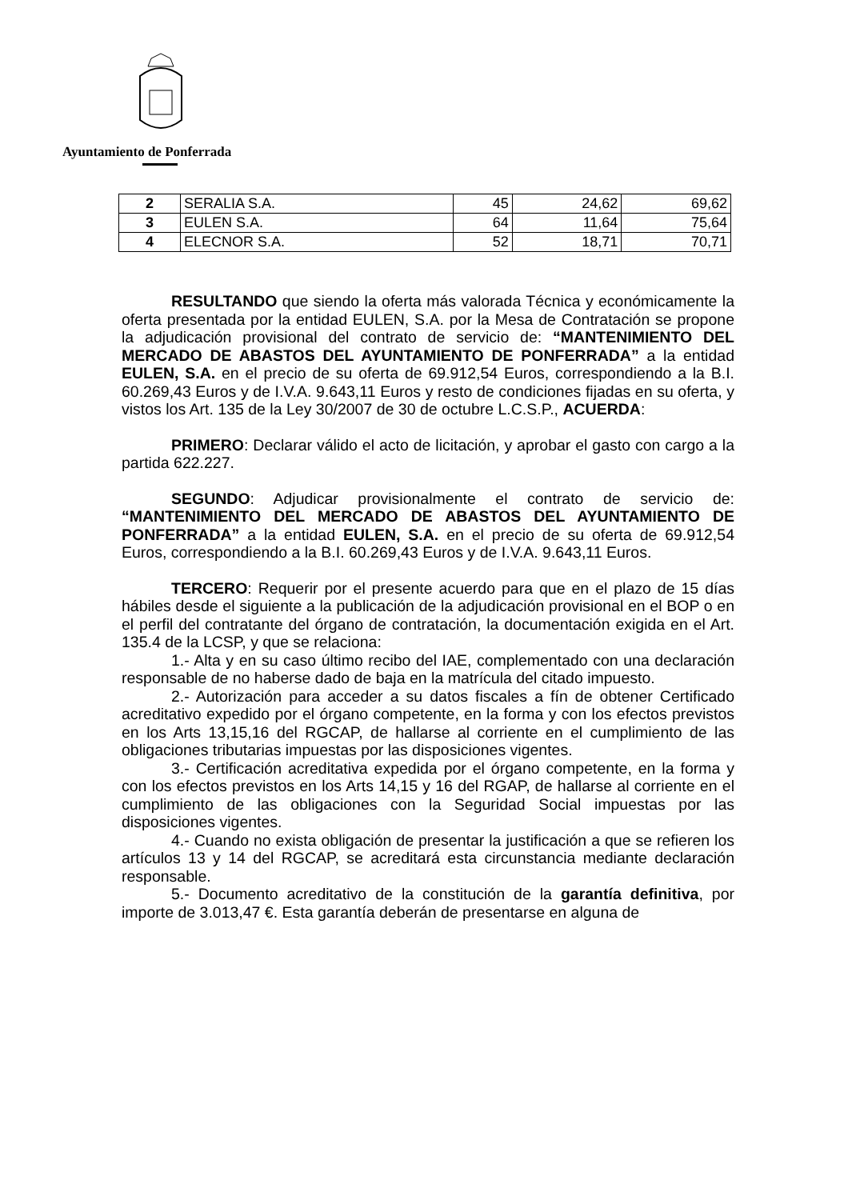Ayuntamiento de Ponferrada
| 2 | SERALIA S.A. | 45 | 24,62 | 69,62 |
| 3 | EULEN S.A. | 64 | 11,64 | 75,64 |
| 4 | ELECNOR S.A. | 52 | 18,71 | 70,71 |
RESULTANDO que siendo la oferta más valorada Técnica y económicamente la oferta presentada por la entidad EULEN, S.A. por la Mesa de Contratación se propone la adjudicación provisional del contrato de servicio de: “MANTENIMIENTO DEL MERCADO DE ABASTOS DEL AYUNTAMIENTO DE PONFERRADA” a la entidad EULEN, S.A. en el precio de su oferta de 69.912,54 Euros, correspondiendo a la B.I. 60.269,43 Euros y de I.V.A. 9.643,11 Euros y resto de condiciones fijadas en su oferta, y vistos los Art. 135 de la Ley 30/2007 de 30 de octubre L.C.S.P., ACUERDA:
PRIMERO: Declarar válido el acto de licitación, y aprobar el gasto con cargo a la partida 622.227.
SEGUNDO: Adjudicar provisionalmente el contrato de servicio de: “MANTENIMIENTO DEL MERCADO DE ABASTOS DEL AYUNTAMIENTO DE PONFERRADA” a la entidad EULEN, S.A. en el precio de su oferta de 69.912,54 Euros, correspondiendo a la B.I. 60.269,43 Euros y de I.V.A. 9.643,11 Euros.
TERCERO: Requerir por el presente acuerdo para que en el plazo de 15 días hábiles desde el siguiente a la publicación de la adjudicación provisional en el BOP o en el perfil del contratante del órgano de contratación, la documentación exigida en el Art. 135.4 de la LCSP, y que se relaciona:
1.- Alta y en su caso último recibo del IAE, complementado con una declaración responsable de no haberse dado de baja en la matrícula del citado impuesto.
2.- Autorización para acceder a su datos fiscales a fín de obtener Certificado acreditativo expedido por el órgano competente, en la forma y con los efectos previstos en los Arts 13,15,16 del RGCAP, de hallarse al corriente en el cumplimiento de las obligaciones tributarias impuestas por las disposiciones vigentes.
3.- Certificación acreditativa expedida por el órgano competente, en la forma y con los efectos previstos en los Arts 14,15 y 16 del RGAP, de hallarse al corriente en el cumplimiento de las obligaciones con la Seguridad Social impuestas por las disposiciones vigentes.
4.- Cuando no exista obligación de presentar la justificación a que se refieren los artículos 13 y 14 del RGCAP, se acreditará esta circunstancia mediante declaración responsable.
5.- Documento acreditativo de la constitución de la garantía definitiva, por importe de 3.013,47 €. Esta garantía deberán de presentarse en alguna de